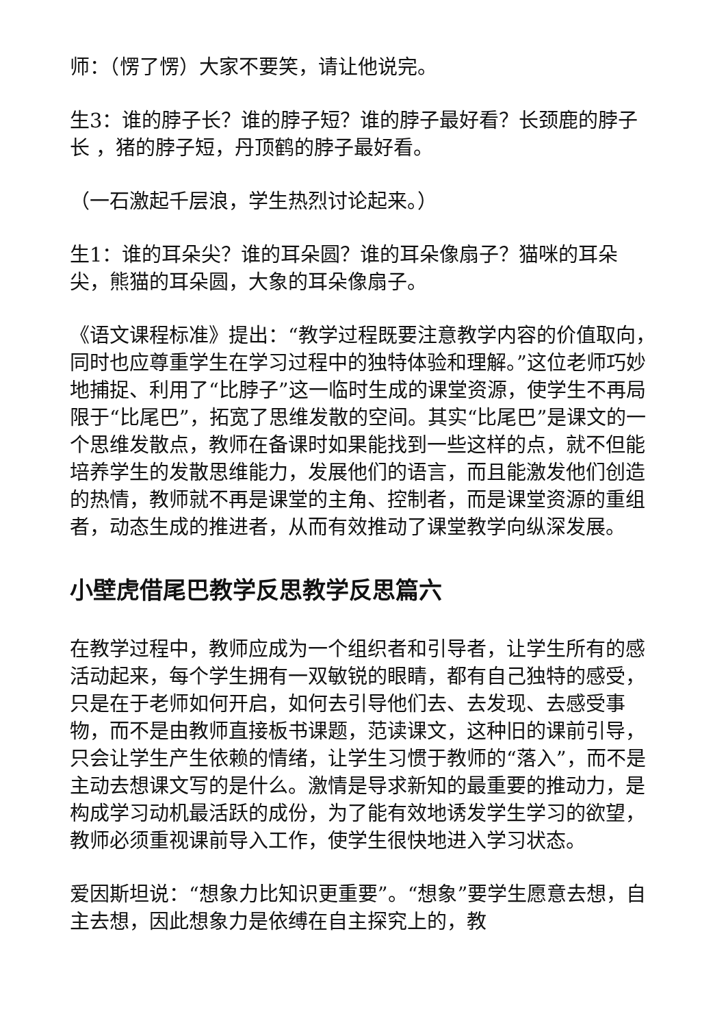师：（愣了愣）大家不要笑，请让他说完。
生3：谁的脖子长？谁的脖子短？谁的脖子最好看？长颈鹿的脖子长 ，猪的脖子短，丹顶鹤的脖子最好看。
（一石激起千层浪，学生热烈讨论起来。）
生1：谁的耳朵尖？谁的耳朵圆？谁的耳朵像扇子？猫咪的耳朵尖，熊猫的耳朵圆，大象的耳朵像扇子。
《语文课程标准》提出：“教学过程既要注意教学内容的价值取向，同时也应尊重学生在学习过程中的独特体验和理解。”这位老师巧妙地捕捉、利用了“比脖子”这一临时生成的课堂资源，使学生不再局限于“比尾巴”，拓宽了思维发散的空间。其实“比尾巴”是课文的一个思维发散点，教师在备课时如果能找到一些这样的点，就不但能培养学生的发散思维能力，发展他们的语言，而且能激发他们创造的热情，教师就不再是课堂的主角、控制者，而是课堂资源的重组者，动态生成的推进者，从而有效推动了课堂教学向纵深发展。
小壁虎借尾巴教学反思教学反思篇六
在教学过程中，教师应成为一个组织者和引导者，让学生所有的感活动起来，每个学生拥有一双敏锐的眼睛，都有自己独特的感受，只是在于老师如何开启，如何去引导他们去、去发现、去感受事物，而不是由教师直接板书课题，范读课文，这种旧的课前引导，只会让学生产生依赖的情绪，让学生习惯于教师的“落入”，而不是主动去想课文写的是什么。激情是导求新知的最重要的推动力，是构成学习动机最活跃的成份，为了能有效地诱发学生学习的欲望，教师必须重视课前导入工作，使学生很快地进入学习状态。
爱因斯坦说：“想象力比知识更重要”。“想象”要学生愿意去想，自主去想，因此想象力是依缚在自主探究上的，教